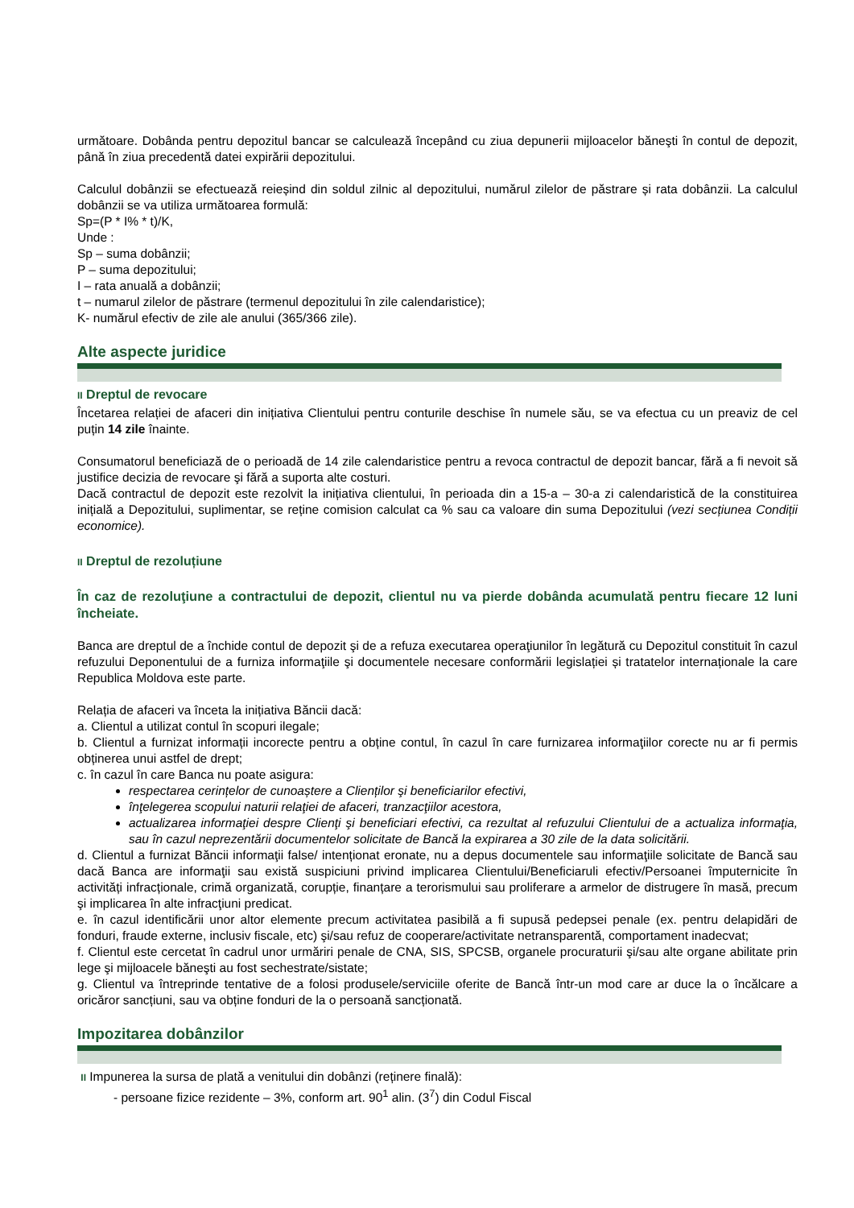următoare. Dobânda pentru depozitul bancar se calculează începând cu ziua depunerii mijloacelor băneşti în contul de depozit, până în ziua precedentă datei expirării depozitului.
Calculul dobânzii se efectuează reieșind din soldul zilnic al depozitului, numărul zilelor de păstrare și rata dobânzii. La calculul dobânzii se va utiliza următoarea formulă:
Sp=(P * I% * t)/K,
Unde :
Sp – suma dobânzii;
P – suma depozitului;
I – rata anuală a dobânzii;
t – numarul zilelor de păstrare (termenul depozitului în zile calendaristice);
K- numărul efectiv de zile ale anului (365/366 zile).
Alte aspecte juridice
II Dreptul de revocare
Încetarea relației de afaceri din inițiativa Clientului pentru conturile deschise în numele său, se va efectua cu un preaviz de cel puțin 14 zile înainte.
Consumatorul beneficiază de o perioadă de 14 zile calendaristice pentru a revoca contractul de depozit bancar, fără a fi nevoit să justifice decizia de revocare şi fără a suporta alte costuri.
Dacă contractul de depozit este rezolvit la inițiativa clientului, în perioada din a 15-a – 30-a zi calendaristică de la constituirea inițială a Depozitului, suplimentar, se reține comision calculat ca % sau ca valoare din suma Depozitului (vezi secțiunea Condiții economice).
II Dreptul de rezoluțiune
În caz de rezoluţiune a contractului de depozit, clientul nu va pierde dobânda acumulată pentru fiecare 12 luni încheiate.
Banca are dreptul de a închide contul de depozit şi de a refuza executarea operaţiunilor în legătură cu Depozitul constituit în cazul refuzului Deponentului de a furniza informaţiile şi documentele necesare conformării legislației și tratatelor internaționale la care Republica Moldova este parte.
Relația de afaceri va înceta la inițiativa Băncii dacă:
a. Clientul a utilizat contul în scopuri ilegale;
b. Clientul a furnizat informații incorecte pentru a obține contul, în cazul în care furnizarea informaţiilor corecte nu ar fi permis obținerea unui astfel de drept;
c. în cazul în care Banca nu poate asigura:
respectarea cerințelor de cunoaștere a Clienților şi beneficiarilor efectivi,
înţelegerea scopului naturii relaţiei de afaceri, tranzacţiilor acestora,
actualizarea informaţiei despre Clienţi şi beneficiari efectivi, ca rezultat al refuzului Clientului de a actualiza informaţia, sau în cazul neprezentării documentelor solicitate de Bancă la expirarea a 30 zile de la data solicitării.
d. Clientul a furnizat Băncii informaţii false/ intenționat eronate, nu a depus documentele sau informaţiile solicitate de Bancă sau dacă Banca are informaţii sau există suspiciuni privind implicarea Clientului/Beneficiaruli efectiv/Persoanei împuternicite în activități infracționale, crimă organizată, corupție, finanțare a terorismului sau proliferare a armelor de distrugere în masă, precum şi implicarea în alte infracţiuni predicat.
e. în cazul identificării unor altor elemente precum activitatea pasibilă a fi supusă pedepsei penale (ex. pentru delapidări de fonduri, fraude externe, inclusiv fiscale, etc) şi/sau refuz de cooperare/activitate netransparentă, comportament inadecvat;
f. Clientul este cercetat în cadrul unor urmăriri penale de CNA, SIS, SPCSB, organele procuraturii şi/sau alte organe abilitate prin lege şi mijloacele băneşti au fost sechestrate/sistate;
g. Clientul va întreprinde tentative de a folosi produsele/serviciile oferite de Bancă într-un mod care ar duce la o încălcare a oricăror sancțiuni, sau va obține fonduri de la o persoană sancționată.
Impozitarea dobânzilor
II Impunerea la sursa de plată a venitului din dobânzi (reținere finală):
- persoane fizice rezidente – 3%, conform art. 90<sup>1</sup> alin. (3<sup>7</sup>) din Codul Fiscal